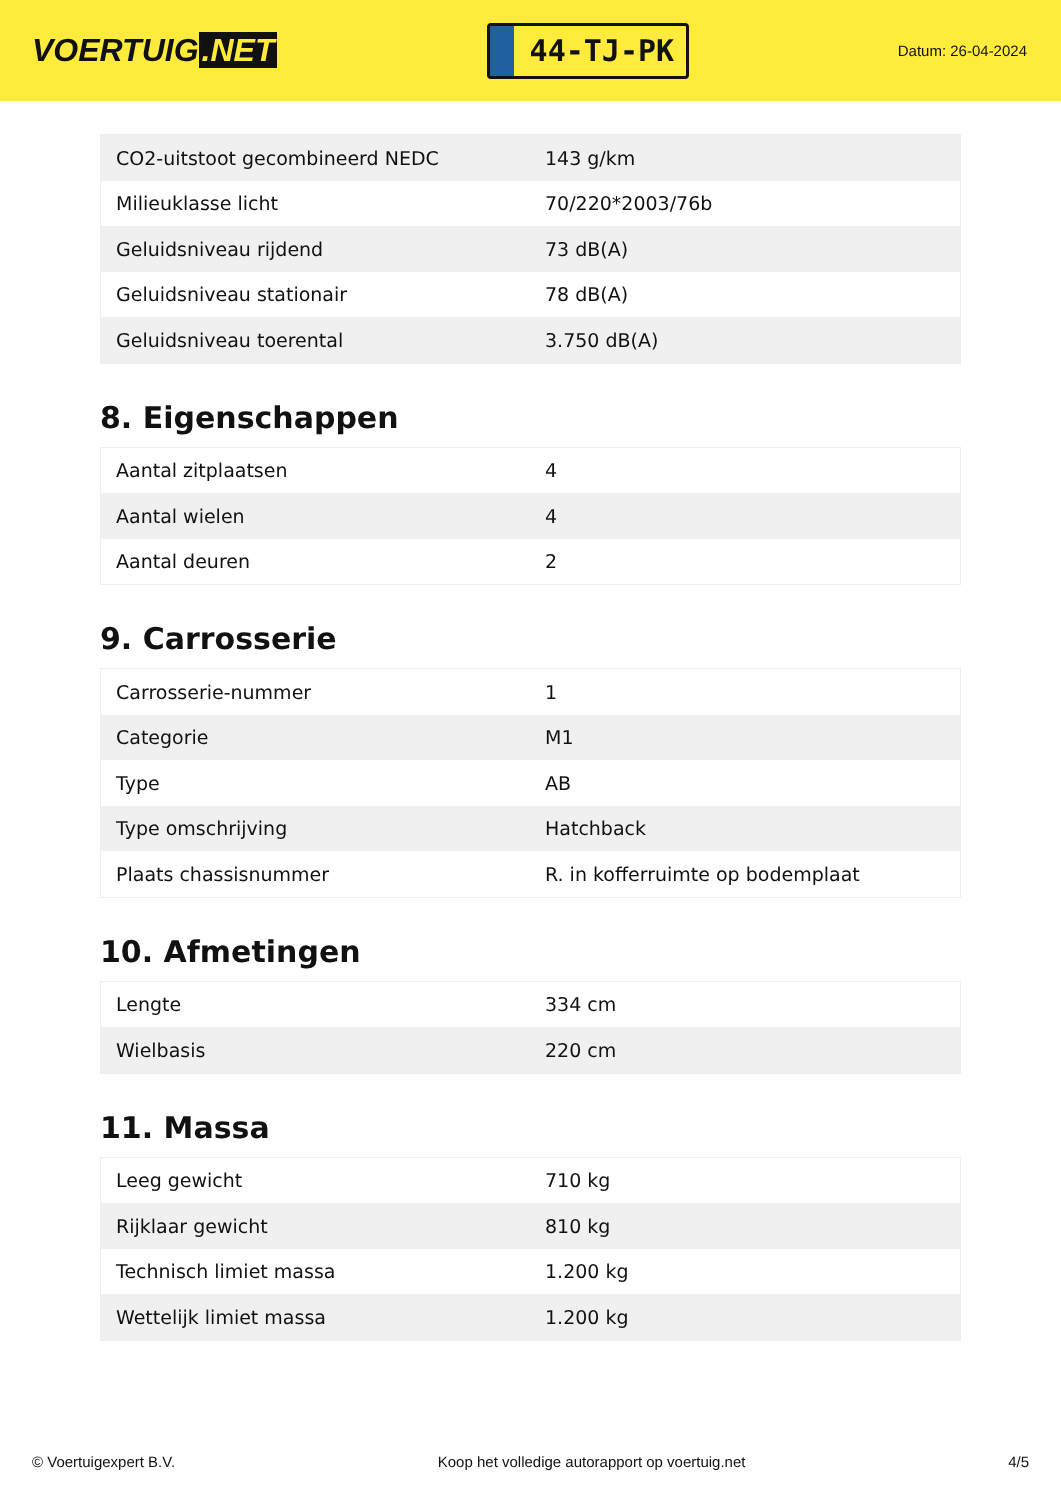VOERTUIG.NET
44-TJ-PK
Datum: 26-04-2024
| CO2-uitstoot gecombineerd NEDC | 143 g/km |
| Milieuklasse licht | 70/220*2003/76b |
| Geluidsniveau rijdend | 73 dB(A) |
| Geluidsniveau stationair | 78 dB(A) |
| Geluidsniveau toerental | 3.750 dB(A) |
8. Eigenschappen
| Aantal zitplaatsen | 4 |
| Aantal wielen | 4 |
| Aantal deuren | 2 |
9. Carrosserie
| Carrosserie-nummer | 1 |
| Categorie | M1 |
| Type | AB |
| Type omschrijving | Hatchback |
| Plaats chassisnummer | R. in kofferruimte op bodemplaat |
10. Afmetingen
| Lengte | 334 cm |
| Wielbasis | 220 cm |
11. Massa
| Leeg gewicht | 710 kg |
| Rijklaar gewicht | 810 kg |
| Technisch limiet massa | 1.200 kg |
| Wettelijk limiet massa | 1.200 kg |
© Voertuigexpert B.V. Koop het volledige autorapport op voertuig.net 4/5